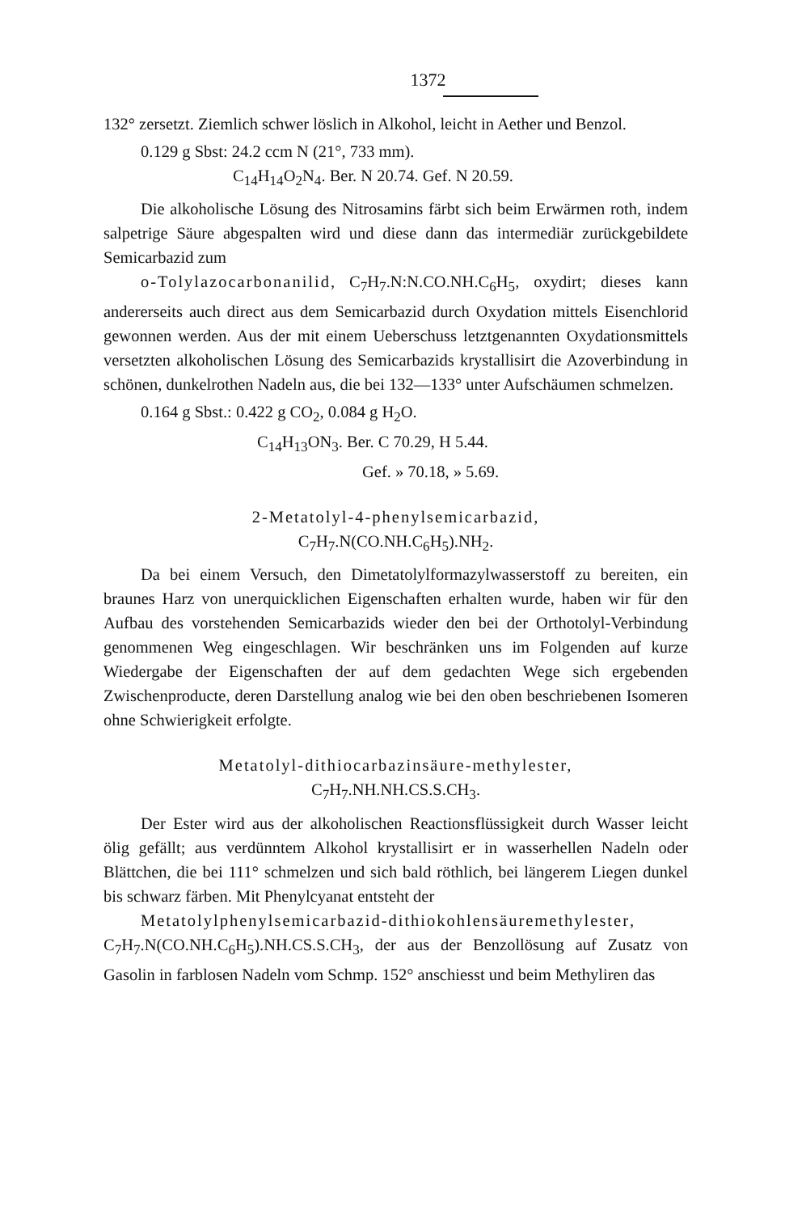1372
132° zersetzt. Ziemlich schwer löslich in Alkohol, leicht in Aether und Benzol.
0.129 g Sbst: 24.2 ccm N (21°, 733 mm).
C<sub>14</sub>H<sub>14</sub>O<sub>2</sub>N<sub>4</sub>. Ber. N 20.74. Gef. N 20.59.
Die alkoholische Lösung des Nitrosamins färbt sich beim Erwärmen roth, indem salpetrige Säure abgespalten wird und diese dann das intermediär zurückgebildete Semicarbazid zum
o-Tolylazocarbonanilid, C<sub>7</sub>H<sub>7</sub>.N:N.CO.NH.C<sub>6</sub>H<sub>5</sub>, oxydirt; dieses kann andererseits auch direct aus dem Semicarbazid durch Oxydation mittels Eisenchlorid gewonnen werden. Aus der mit einem Ueberschuss letztgenannten Oxydationsmittels versetzten alkoholischen Lösung des Semicarbazids krystallisirt die Azoverbindung in schönen, dunkelrothen Nadeln aus, die bei 132—133° unter Aufschäumen schmelzen.
0.164 g Sbst.: 0.422 g CO<sub>2</sub>, 0.084 g H<sub>2</sub>O.
C<sub>14</sub>H<sub>13</sub>ON<sub>3</sub>. Ber. C 70.29, H 5.44.
Gef. » 70.18, » 5.69.
2-Metatolyl-4-phenylsemicarbazid,
C<sub>7</sub>H<sub>7</sub>.N(CO.NH.C<sub>6</sub>H<sub>5</sub>).NH<sub>2</sub>.
Da bei einem Versuch, den Dimetatolylformazylwasserstoff zu bereiten, ein braunes Harz von unerquicklichen Eigenschaften erhalten wurde, haben wir für den Aufbau des vorstehenden Semicarbazids wieder den bei der Orthotolyl-Verbindung genommenen Weg eingeschlagen. Wir beschränken uns im Folgenden auf kurze Wiedergabe der Eigenschaften der auf dem gedachten Wege sich ergebenden Zwischenproducte, deren Darstellung analog wie bei den oben beschriebenen Isomeren ohne Schwierigkeit erfolgte.
Metatolyl-dithiocarbazinsäure-methylester,
C<sub>7</sub>H<sub>7</sub>.NH.NH.CS.S.CH<sub>3</sub>.
Der Ester wird aus der alkoholischen Reactionsflüssigkeit durch Wasser leicht ölig gefällt; aus verdünntem Alkohol krystallisirt er in wasserhellen Nadeln oder Blättchen, die bei 111° schmelzen und sich bald röthlich, bei längerem Liegen dunkel bis schwarz färben. Mit Phenylcyanat entsteht der
Metatolylphenylsemicarbazid-dithiokohlensäuremethylester, C<sub>7</sub>H<sub>7</sub>.N(CO.NH.C<sub>6</sub>H<sub>5</sub>).NH.CS.S.CH<sub>3</sub>, der aus der Benzollösung auf Zusatz von Gasolin in farblosen Nadeln vom Schmp. 152° anschiesst und beim Methyliren das